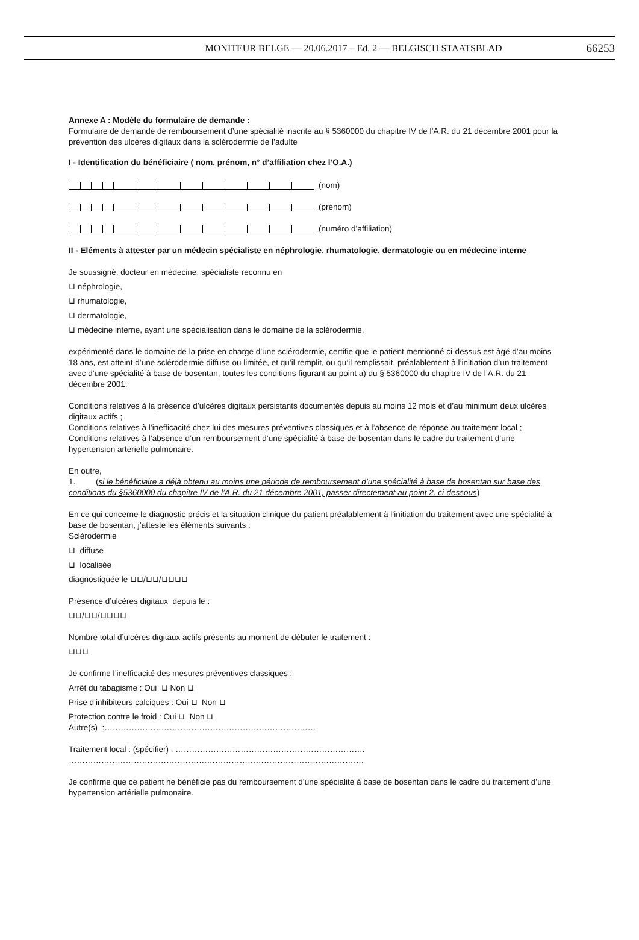MONITEUR BELGE — 20.06.2017 – Ed. 2 — BELGISCH STAATSBLAD 66253
Annexe A : Modèle du formulaire de demande :
Formulaire de demande de remboursement d’une spécialité inscrite au § 5360000 du chapitre IV de l’A.R. du 21 décembre 2001 pour la prévention des ulcères digitaux dans la sclérodermie de l’adulte
I - Identification du bénéficiaire ( nom, prénom, n° d’affiliation chez l’O.A.)
(nom)
(prénom)
(numéro d’affiliation)
II - Eléments à attester par un médecin spécialiste en néphrologie, rhumatologie, dermatologie ou en médecine interne
Je soussigné, docteur en médecine, spécialiste reconnu en
⊔ néphrologie,
⊔ rhumatologie,
⊔ dermatologie,
⊔ médecine interne, ayant une spécialisation dans le domaine de la sclérodermie,
expérimenté dans le domaine de la prise en charge d’une sclérodermie, certifie que le patient mentionné ci-dessus est âgé d’au moins 18 ans, est atteint d’une sclérodermie diffuse ou limitée, et qu’il remplit, ou qu’il remplissait, préalablement à l’initiation d’un traitement avec d’une spécialité à base de bosentan, toutes les conditions figurant au point a) du § 5360000 du chapitre IV de l’A.R. du 21 décembre 2001:
Conditions relatives à la présence d’ulcères digitaux persistants documentés depuis au moins 12 mois et d’au minimum deux ulcères digitaux actifs ;
Conditions relatives à l’inefficacité chez lui des mesures préventives classiques et à l’absence de réponse au traitement local ;
Conditions relatives à l’absence d’un remboursement d’une spécialité à base de bosentan dans le cadre du traitement d’une hypertension artérielle pulmonaire.
En outre,
1. (si le bénéficiaire a déjà obtenu au moins une période de remboursement d’une spécialité à base de bosentan sur base des conditions du §5360000 du chapitre IV de l’A.R. du 21 décembre 2001, passer directement au point 2. ci-dessous)
En ce qui concerne le diagnostic précis et la situation clinique du patient préalablement à l’initiation du traitement avec une spécialité à base de bosentan, j’atteste les éléments suivants :
Sclérodermie
⊔ diffuse
⊔ localisée
diagnostiquée le ⊔⊔/⊔⊔/⊔⊔⊔⊔
Présence d’ulcères digitaux depuis le :
⊔⊔/⊔⊔/⊔⊔⊔⊔
Nombre total d’ulcères digitaux actifs présents au moment de débuter le traitement :
⊔⊔⊔
Je confirme l’inefficacité des mesures préventives classiques :
Arrêt du tabagisme : Oui ⊔ Non ⊔
Prise d’inhibiteurs calciques : Oui ⊔ Non ⊔
Protection contre le froid : Oui ⊔ Non ⊔
Autre(s) :……………………………………………………………………
Traitement local : (spécifier) : …………………………………………………………….
……………………………………………………………………………………………….
Je confirme que ce patient ne bénéficie pas du remboursement d’une spécialité à base de bosentan dans le cadre du traitement d’une hypertension artérielle pulmonaire.